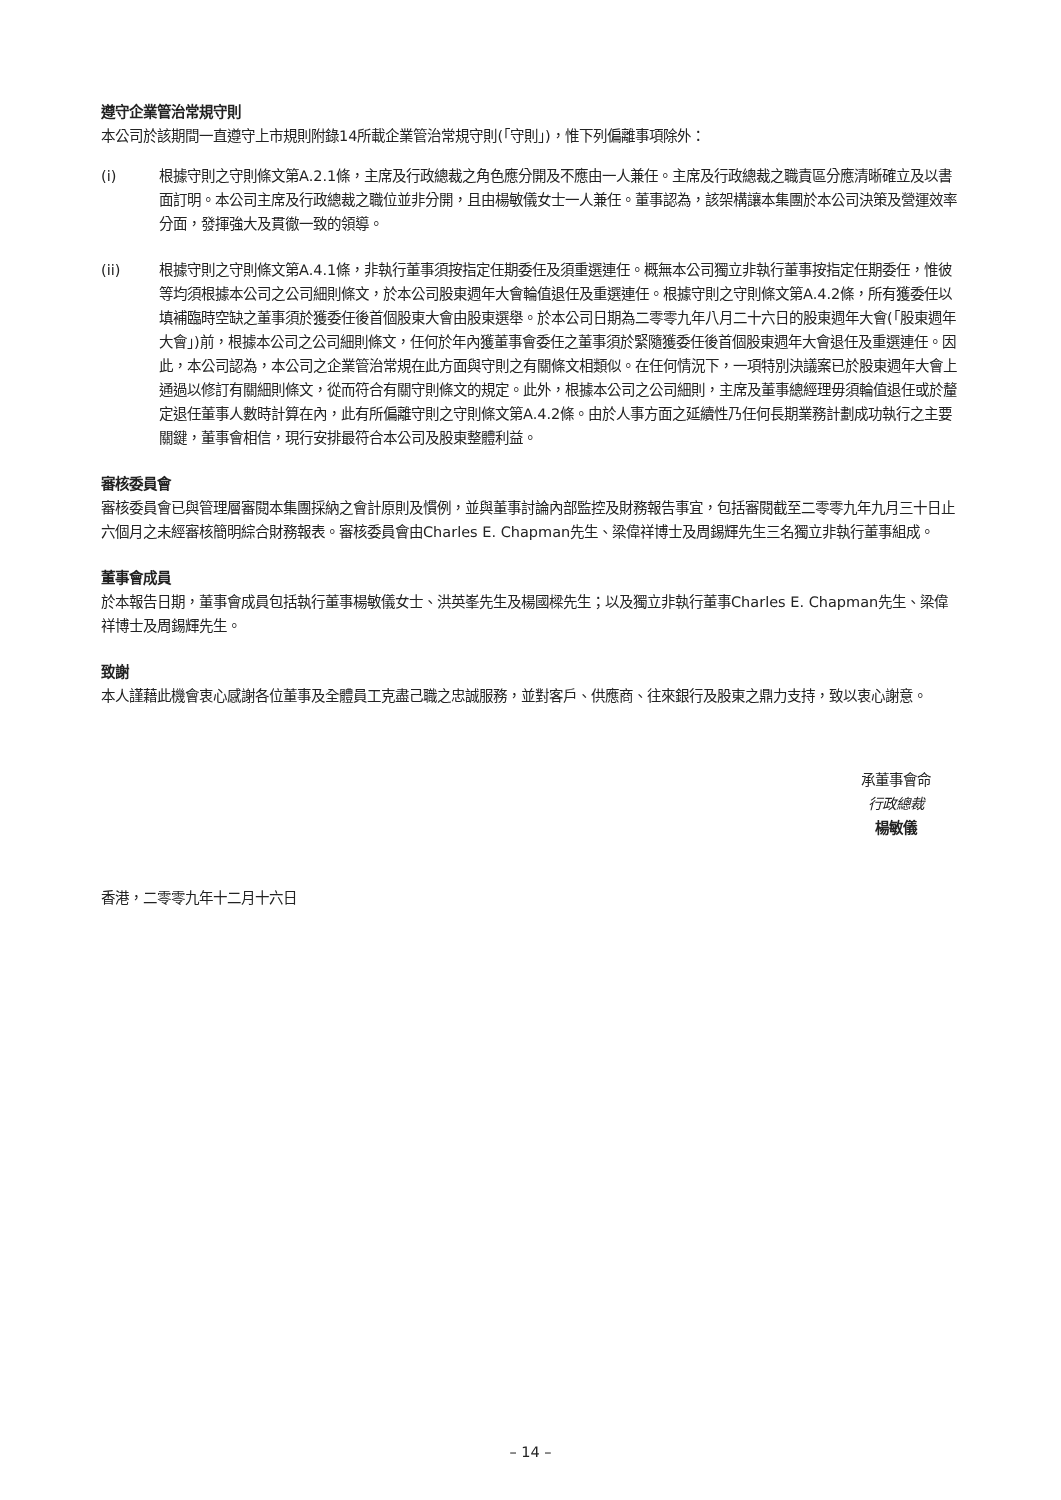遵守企業管治常規守則
本公司於該期間一直遵守上市規則附錄14所載企業管治常規守則(「守則」)，惟下列偏離事項除外：
(i) 根據守則之守則條文第A.2.1條，主席及行政總裁之角色應分開及不應由一人兼任。主席及行政總裁之職責區分應清晰確立及以書面訂明。本公司主席及行政總裁之職位並非分開，且由楊敏儀女士一人兼任。董事認為，該架構讓本集團於本公司決策及營運效率分面，發揮強大及貫徹一致的領導。
(ii) 根據守則之守則條文第A.4.1條，非執行董事須按指定任期委任及須重選連任。概無本公司獨立非執行董事按指定任期委任，惟彼等均須根據本公司之公司細則條文，於本公司股東週年大會輪值退任及重選連任。根據守則之守則條文第A.4.2條，所有獲委任以填補臨時空缺之董事須於獲委任後首個股東大會由股東選舉。於本公司日期為二零零九年八月二十六日的股東週年大會(「股東週年大會」)前，根據本公司之公司細則條文，任何於年內獲董事會委任之董事須於緊隨獲委任後首個股東週年大會退任及重選連任。因此，本公司認為，本公司之企業管治常規在此方面與守則之有關條文相類似。在任何情況下，一項特別決議案已於股東週年大會上通過以修訂有關細則條文，從而符合有關守則條文的規定。此外，根據本公司之公司細則，主席及董事總經理毋須輪值退任或於釐定退任董事人數時計算在內，此有所偏離守則之守則條文第A.4.2條。由於人事方面之延續性乃任何長期業務計劃成功執行之主要關鍵，董事會相信，現行安排最符合本公司及股東整體利益。
審核委員會
審核委員會已與管理層審閱本集團採納之會計原則及慣例，並與董事討論內部監控及財務報告事宜，包括審閱截至二零零九年九月三十日止六個月之未經審核簡明綜合財務報表。審核委員會由Charles E. Chapman先生、梁偉祥博士及周錫輝先生三名獨立非執行董事組成。
董事會成員
於本報告日期，董事會成員包括執行董事楊敏儀女士、洪英峯先生及楊國樑先生；以及獨立非執行董事Charles E. Chapman先生、梁偉祥博士及周錫輝先生。
致謝
本人謹藉此機會衷心感謝各位董事及全體員工克盡己職之忠誠服務，並對客戶、供應商、往來銀行及股東之鼎力支持，致以衷心謝意。
承董事會命
行政總裁
楊敏儀
香港，二零零九年十二月十六日
– 14 –